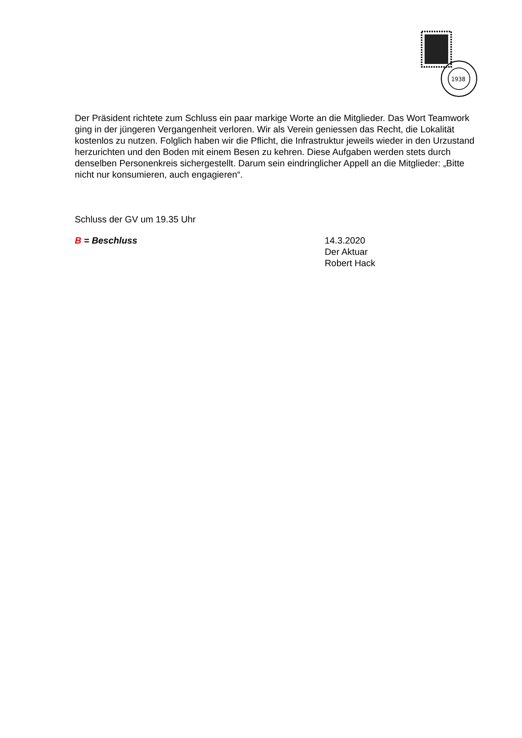1938
Der Präsident richtete zum Schluss ein paar markige Worte an die Mitglieder. Das Wort Teamwork ging in der jüngeren Vergangenheit verloren. Wir als Verein geniessen das Recht, die Lokalität kostenlos zu nutzen. Folglich haben wir die Pflicht, die Infrastruktur jeweils wieder in den Urzustand herzurichten und den Boden mit einem Besen zu kehren. Diese Aufgaben werden stets durch denselben Personenkreis sichergestellt. Darum sein eindringlicher Appell an die Mitglieder: „Bitte nicht nur konsumieren, auch engagieren“.
Schluss der GV um 19.35 Uhr
B = Beschluss 14.3.2020
Der Aktuar
Robert Hack